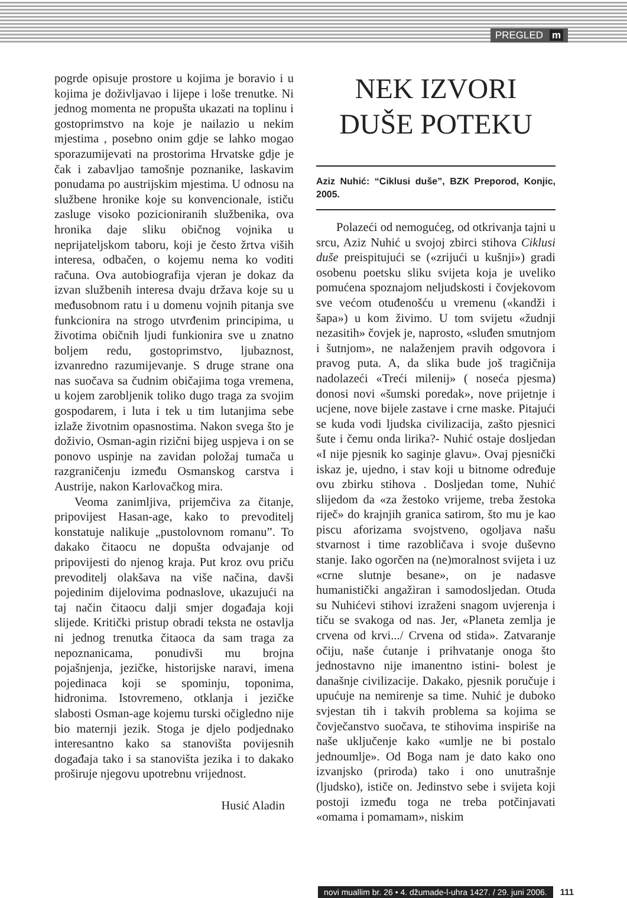PREGLED m
pogrde opisuje prostore u kojima je boravio i u kojima je doživljavao i lijepe i loše trenutke. Ni jednog momenta ne propušta ukazati na toplinu i gostoprimstvo na koje je nailazio u nekim mjestima , posebno onim gdje se lahko mogao sporazumijevati na prostorima Hrvatske gdje je čak i zabavljao tamošnje poznanike, laskavim ponudama po austrijskim mjestima. U odnosu na službene hronike koje su konvencionale, ističu zasluge visoko pozicioniranih službenika, ova hronika daje sliku običnog vojnika u neprijateljskom taboru, koji je često žrtva viših interesa, odbačen, o kojemu nema ko voditi računa. Ova autobiografija vjeran je dokaz da izvan službenih interesa dvaju država koje su u međusobnom ratu i u domenu vojnih pitanja sve funkcionira na strogo utvrđenim principima, u životima običnih ljudi funkionira sve u znatno boljem redu, gostoprimstvo, ljubaznost, izvanredno razumijevanje. S druge strane ona nas suočava sa čudnim običajima toga vremena, u kojem zarobljenik toliko dugo traga za svojim gospodarem, i luta i tek u tim lutanjima sebe izlaže životnim opasnostima. Nakon svega što je doživio, Osman-agin rizični bijeg uspjeva i on se ponovo uspinje na zavidan položaj tumača u razgraničenju između Osmanskog carstva i Austrije, nakon Karlovačkog mira.
Veoma zanimljiva, prijemčiva za čitanje, pripovijest Hasan-age, kako to prevoditelj konstatuje nalikuje „pustolovnom romanu”. To dakako čitaocu ne dopušta odvajanje od pripovijesti do njenog kraja. Put kroz ovu priču prevoditelj olakšava na više načina, davši pojedinim dijelovima podnaslove, ukazujući na taj način čitaocu dalji smjer događaja koji slijede. Kritički pristup obradi teksta ne ostavlja ni jednog trenutka čitaoca da sam traga za nepoznanicama, ponudivši mu brojna pojašnjenja, jezičke, historijske naravi, imena pojedinaca koji se spominju, toponima, hidronima. Istovremeno, otklanja i jezičke slabosti Osman-age kojemu turski očigledno nije bio maternji jezik. Stoga je djelo podjednako interesantno kako sa stanovišta povijesnih događaja tako i sa stanovišta jezika i to dakako proširuje njegovu upotrebnu vrijednost.
Husić Aladin
NEK IZVORI DUŠE POTEKU
Aziz Nuhić: “Ciklusi duše”, BZK Preporod, Konjic, 2005.
Polazeći od nemogućeg, od otkrivanja tajni u srcu, Aziz Nuhić u svojoj zbirci stihova Ciklusi duše preispitujući se («zrijući u kušnji») gradi osobenu poetsku sliku svijeta koja je uveliko pomućena spoznajom neljudskosti i čovjekovom sve većom otuđenošću u vremenu («kandži i šapa») u kom živimo. U tom svijetu «žudnji nezasitih» čovjek je, naprosto, «sluđen smutnjom i šutnjom», ne nalaženjem pravih odgovora i pravog puta. A, da slika bude još tragičnija nadolazeći «Treći milenij» ( noseća pjesma) donosi novi «šumski poredak», nove prijetnje i ucjene, nove bijele zastave i crne maske. Pitajući se kuda vodi ljudska civilizacija, zašto pjesnici šute i čemu onda lirika?- Nuhić ostaje dosljedan «I nije pjesnik ko saginje glavu». Ovaj pjesnički iskaz je, ujedno, i stav koji u bitnome određuje ovu zbirku stihova . Dosljedan tome, Nuhić slijedom da «za žestoko vrijeme, treba žestoka riječ» do krajnjih granica satirom, što mu je kao piscu aforizama svojstveno, ogoljava našu stvarnost i time razobličava i svoje duševno stanje. Iako ogorčen na (ne)moralnost svijeta i uz «crne slutnje besane», on je nadasve humanistički angažiran i samodosljedan. Otuda su Nuhićevi stihovi izraženi snagom uvjerenja i tiču se svakoga od nas. Jer, «Planeta zemlja je crvena od krvi.../ Crvena od stida». Zatvaranje očiju, naše ćutanje i prihvatanje onoga što jednostavno nije imanentno istini- bolest je današnje civilizacije. Dakako, pjesnik poručuje i upućuje na nemirenje sa time. Nuhić je duboko svjestan tih i takvih problema sa kojima se čovječanstvo suočava, te stihovima inspiriše na naše uključenje kako «umlje ne bi postalo jednoumlje». Od Boga nam je dato kako ono izvanjsko (priroda) tako i ono unutrašnje (ljudsko), ističe on. Jedinstvo sebe i svijeta koji postoji između toga ne treba potčinjavati «omama i pomamam», niskim
novi muallim br. 26 • 4. džumade-l-uhra 1427. / 29. juni 2006. 111